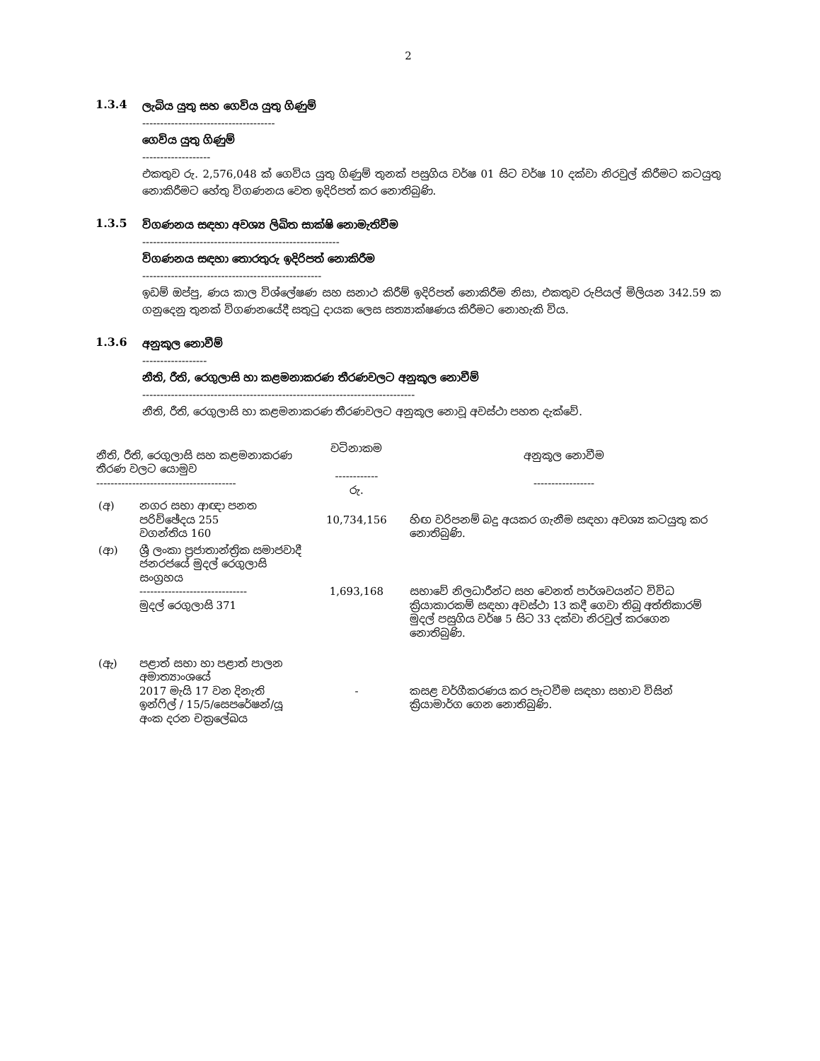2
1.3.4
ලැබිය යුතු සහ ගෙවිය යුතු ගිණුම්
-------------------------------------
ගෙවිය යුතු ගිණුම්
-------------------
එකතුව රු. 2,576,048 ක් ගෙවිය යුතු ගිණුම් තුනක් පසුගිය වර්ෂ 01 සිට වර්ෂ 10 දක්වා නිරවුල් කිරීමට කටයුතු නොකිරීමට හේතු විගණනය වෙත ඉදිරිපත් කර නොතිබුණි.
1.3.5
විගණනය සඳහා අවශ්‍ය ලිඛිත සාක්ෂි නොමැතිවීම
-------------------------------------------------------
විගණනය සඳහා තොරතුරු ඉදිරිපත් නොකිරීම
--------------------------------------------------
ඉඩම් ඔප්පු, ණය කාල විශ්ලේෂණ සහ සනාථ කිරීම් ඉදිරිපත් නොකිරීම නිසා, එකතුව රුපියල් මිලියන 342.59 ක ගනුදෙනු තුනක් විගණනයේදී සතුටු දායක ලෙස සත්‍යාක්ෂණය කිරීමට නොහැකි විය.
1.3.6
අනුකූල නොවීම්
------------------
නීති, රීති, රෙගුලාසි හා කළමනාකරණ තීරණවලට අනුකූල නොවීම්
----------------------------------------------------------------------------
නීති, රීති, රෙගුලාසි හා කළමනාකරණ තීරණවලට අනුකූල නොවූ අවස්ථා පහත දැක්වේ.
| නීති, රීති, රෙගුලාසි සහ කළමනාකරණ තීරණ වලට යොමුව --------------------------------------- | | වටිනාකම ------------ රු. | අනුකූල නොවීම ----------------- |
| --- | --- | --- | --- |
| (අ) | නගර සභා ආඥා පනත පරිච්ඡේදය 255 වගන්තිය 160 | 10,734,156 | හිඟ වරිපනම් බදු අයකර ගැනීම සඳහා අවශ්‍ය කටයුතු කර නොතිබුණි. |
| (ආ) | ශ්‍රී ලංකා ප්‍රජාතාන්ත්‍රික සමාජවාදී ජනරජයේ මුදල් රෙගුලාසි සංග්‍රහය ------------------------------ මුදල් රෙගුලාසි 371 | 1,693,168 | සභාවේ නිලධාරීන්ට සහ වෙනත් පාර්ශවයන්ට විවිධ ක්‍රියාකාරකම් සඳහා අවස්ථා 13 කදී ගෙවා තිබූ අත්තිකාරම් මුදල් පසුගිය වර්ෂ 5 සිට 33 දක්වා නිරවුල් කරගෙන නොතිබුණි. |
| (ඇ) | පළාත් සභා හා පළාත් පාලන අමාත්‍යාංශයේ 2017 මැයි 17 වන දිනැති ඉන්ෆිල් / 15/5/සෙපරේෂන්/යූ අංක දරන චක්‍රලේඛය | - | කසළ වර්ගීකරණය කර පැටවීම සඳහා සභාව විසින් ක්‍රියාමාර්ග ගෙන නොතිබුණි. |